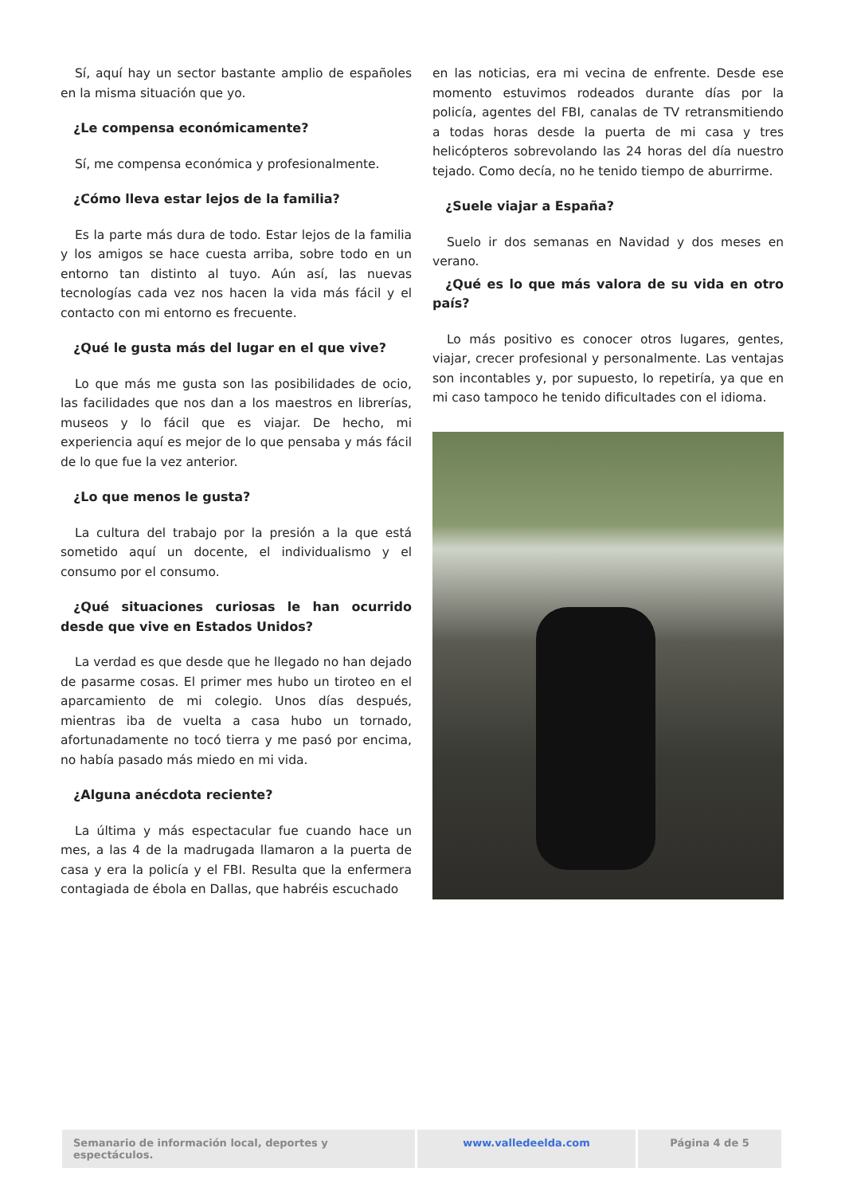Sí, aquí hay un sector bastante amplio de españoles en la misma situación que yo.
¿Le compensa económicamente?
Sí, me compensa económica y profesionalmente.
¿Cómo lleva estar lejos de la familia?
Es la parte más dura de todo. Estar lejos de la familia y los amigos se hace cuesta arriba, sobre todo en un entorno tan distinto al tuyo. Aún así, las nuevas tecnologías cada vez nos hacen la vida más fácil y el contacto con mi entorno es frecuente.
¿Qué le gusta más del lugar en el que vive?
Lo que más me gusta son las posibilidades de ocio, las facilidades que nos dan a los maestros en librerías, museos y lo fácil que es viajar. De hecho, mi experiencia aquí es mejor de lo que pensaba y más fácil de lo que fue la vez anterior.
¿Lo que menos le gusta?
La cultura del trabajo por la presión a la que está sometido aquí un docente, el individualismo y el consumo por el consumo.
¿Qué situaciones curiosas le han ocurrido desde que vive en Estados Unidos?
La verdad es que desde que he llegado no han dejado de pasarme cosas. El primer mes hubo un tiroteo en el aparcamiento de mi colegio. Unos días después, mientras iba de vuelta a casa hubo un tornado, afortunadamente no tocó tierra y me pasó por encima, no había pasado más miedo en mi vida.
¿Alguna anécdota reciente?
La última y más espectacular fue cuando hace un mes, a las 4 de la madrugada llamaron a la puerta de casa y era la policía y el FBI. Resulta que la enfermera contagiada de ébola en Dallas, que habréis escuchado
en las noticias, era mi vecina de enfrente. Desde ese momento estuvimos rodeados durante días por la policía, agentes del FBI, canalas de TV retransmitiendo a todas horas desde la puerta de mi casa y tres helicópteros sobrevolando las 24 horas del día nuestro tejado. Como decía, no he tenido tiempo de aburrirme.
¿Suele viajar a España?
Suelo ir dos semanas en Navidad y dos meses en verano.
¿Qué es lo que más valora de su vida en otro país?
Lo más positivo es conocer otros lugares, gentes, viajar, crecer profesional y personalmente. Las ventajas son incontables y, por supuesto, lo repetiría, ya que en mi caso tampoco he tenido dificultades con el idioma.
Semanario de información local, deportes y espectáculos.
www.valledeelda.com Página 4 de 5